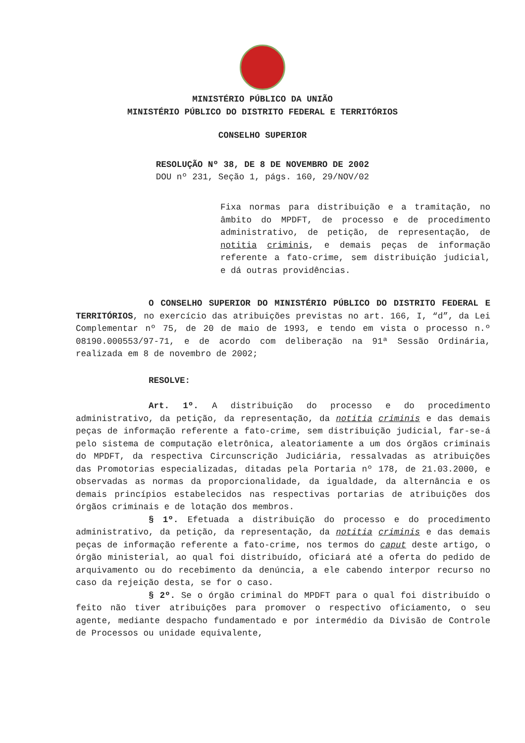MINISTÉRIO PÚBLICO DA UNIÃO
MINISTÉRIO PÚBLICO DO DISTRITO FEDERAL E TERRITÓRIOS
CONSELHO SUPERIOR
RESOLUÇÃO Nº 38, DE 8 DE NOVEMBRO DE 2002
DOU nº 231, Seção 1, págs. 160, 29/NOV/02
Fixa normas para distribuição e a tramitação, no âmbito do MPDFT, de processo e de procedimento administrativo, de petição, de representação, de notitia criminis, e demais peças de informação referente a fato-crime, sem distribuição judicial, e dá outras providências.
O CONSELHO SUPERIOR DO MINISTÉRIO PÚBLICO DO DISTRITO FEDERAL E TERRITÓRIOS, no exercício das atribuições previstas no art. 166, I, “d”, da Lei Complementar nº 75, de 20 de maio de 1993, e tendo em vista o processo n.º 08190.000553/97-71, e de acordo com deliberação na 91ª Sessão Ordinária, realizada em 8 de novembro de 2002;
RESOLVE:
Art. 1º. A distribuição do processo e do procedimento administrativo, da petição, da representação, da notitia criminis e das demais peças de informação referente a fato-crime, sem distribuição judicial, far-se-á pelo sistema de computação eletrônica, aleatoriamente a um dos órgãos criminais do MPDFT, da respectiva Circunscrição Judiciária, ressalvadas as atribuições das Promotorias especializadas, ditadas pela Portaria nº 178, de 21.03.2000, e observadas as normas da proporcionalidade, da igualdade, da alternância e os demais princípios estabelecidos nas respectivas portarias de atribuições dos órgãos criminais e de lotação dos membros.
§ 1º. Efetuada a distribuição do processo e do procedimento administrativo, da petição, da representação, da notitia criminis e das demais peças de informação referente a fato-crime, nos termos do caput deste artigo, o órgão ministerial, ao qual foi distribuído, oficiará até a oferta do pedido de arquivamento ou do recebimento da denúncia, a ele cabendo interpor recurso no caso da rejeição desta, se for o caso.
§ 2º. Se o órgão criminal do MPDFT para o qual foi distribuído o feito não tiver atribuições para promover o respectivo oficiamento, o seu agente, mediante despacho fundamentado e por intermédio da Divisão de Controle de Processos ou unidade equivalente,